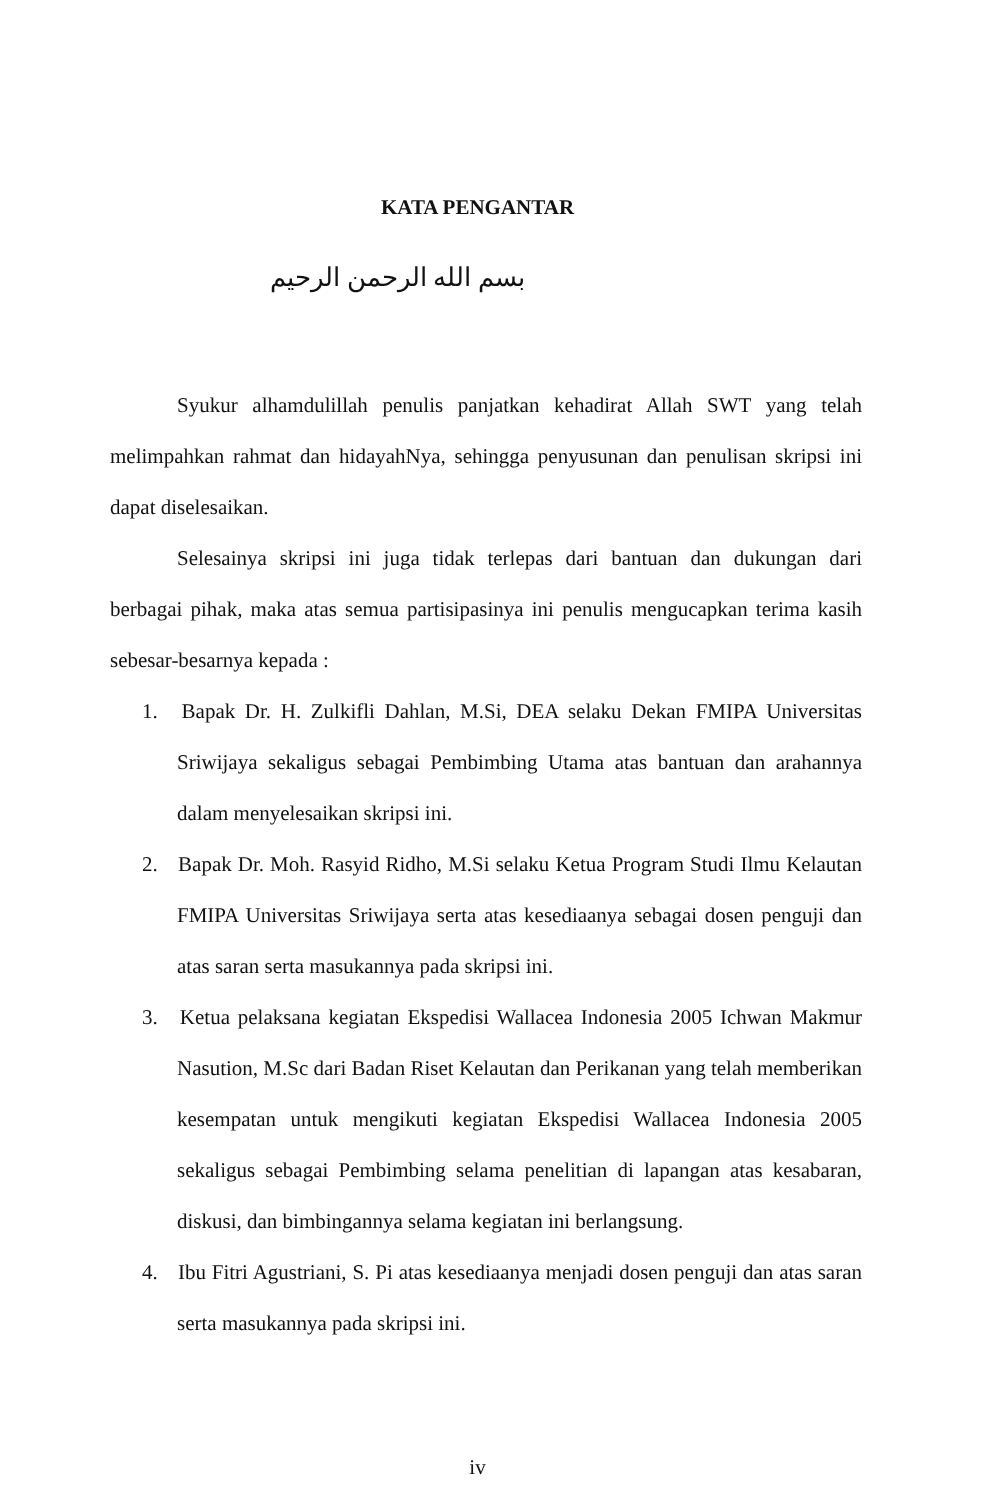KATA PENGANTAR
بسم الله الرحمن الرحيم
Syukur alhamdulillah penulis panjatkan kehadirat Allah SWT yang telah melimpahkan rahmat dan hidayahNya, sehingga penyusunan dan penulisan skripsi ini dapat diselesaikan.
Selesainya skripsi ini juga tidak terlepas dari bantuan dan dukungan dari berbagai pihak, maka atas semua partisipasinya ini penulis mengucapkan terima kasih sebesar-besarnya kepada :
1. Bapak Dr. H. Zulkifli Dahlan, M.Si, DEA selaku Dekan FMIPA Universitas Sriwijaya sekaligus sebagai Pembimbing Utama atas bantuan dan arahannya dalam menyelesaikan skripsi ini.
2. Bapak Dr. Moh. Rasyid Ridho, M.Si selaku Ketua Program Studi Ilmu Kelautan FMIPA Universitas Sriwijaya serta atas kesediaanya sebagai dosen penguji dan atas saran serta masukannya pada skripsi ini.
3. Ketua pelaksana kegiatan Ekspedisi Wallacea Indonesia 2005 Ichwan Makmur Nasution, M.Sc dari Badan Riset Kelautan dan Perikanan yang telah memberikan kesempatan untuk mengikuti kegiatan Ekspedisi Wallacea Indonesia 2005 sekaligus sebagai Pembimbing selama penelitian di lapangan atas kesabaran, diskusi, dan bimbingannya selama kegiatan ini berlangsung.
4. Ibu Fitri Agustriani, S. Pi atas kesediaanya menjadi dosen penguji dan atas saran serta masukannya pada skripsi ini.
iv